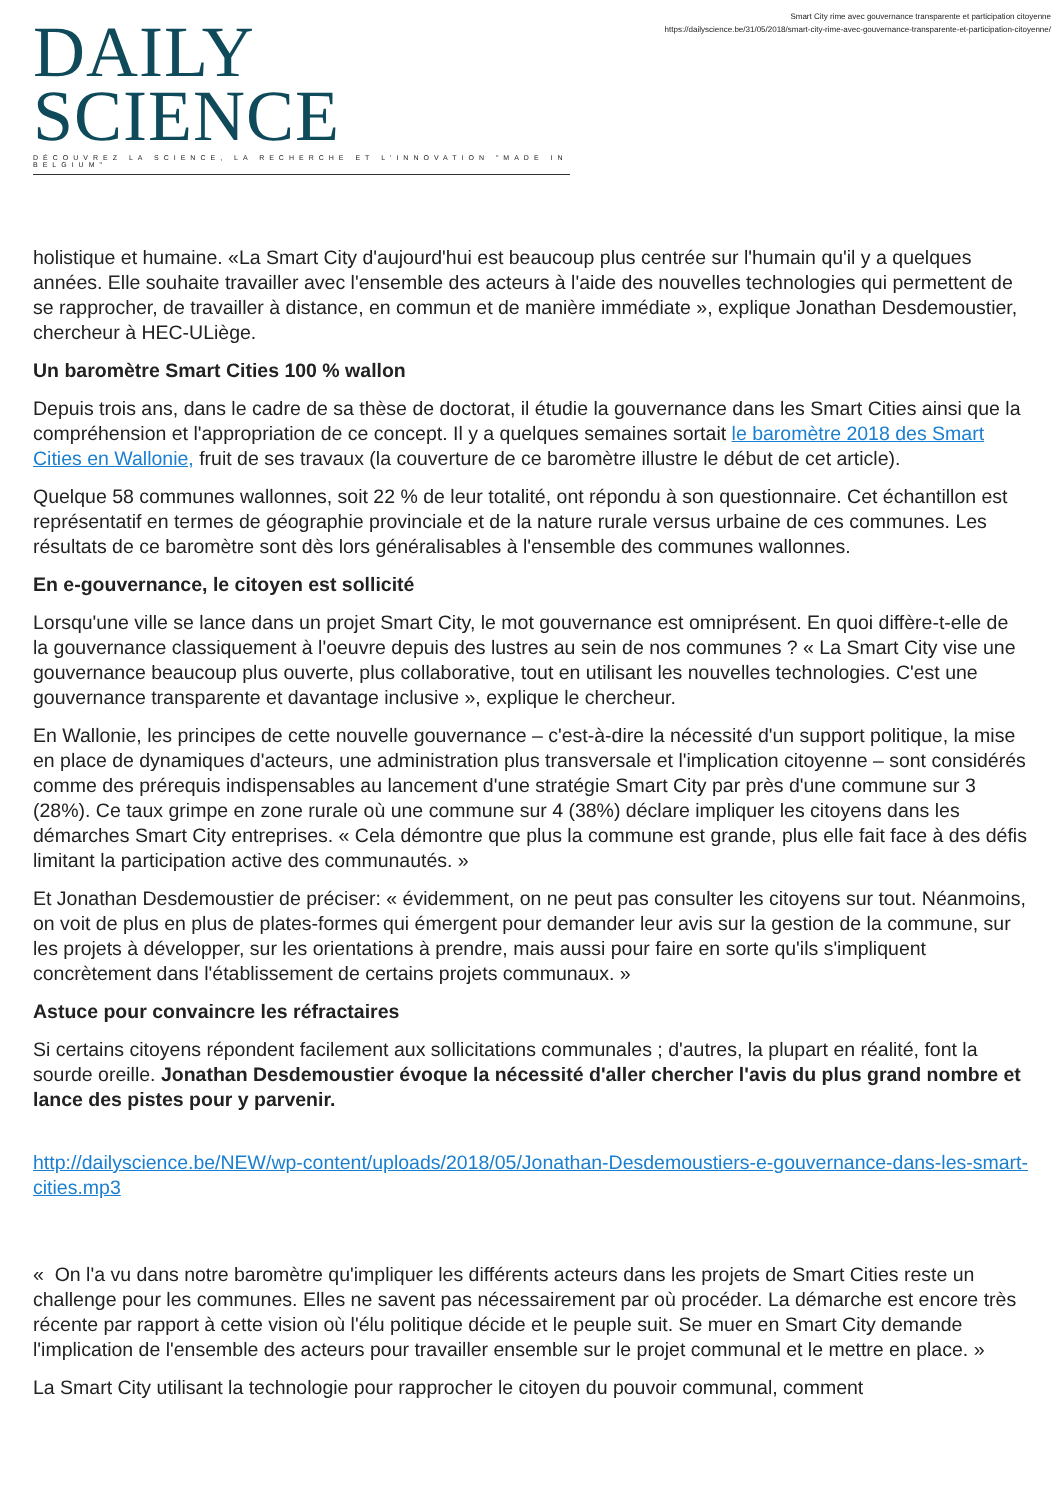DAILY SCIENCE
DÉCOUVREZ LA SCIENCE, LA RECHERCHE ET L'INNOVATION "MADE IN BELGIUM"
Smart City rime avec gouvernance transparente et participation citoyenne
https://dailyscience.be/31/05/2018/smart-city-rime-avec-gouvernance-transparente-et-participation-citoyenne/
holistique et humaine. «La Smart City d'aujourd'hui est beaucoup plus centrée sur l'humain qu'il y a quelques années. Elle souhaite travailler avec l'ensemble des acteurs à l'aide des nouvelles technologies qui permettent de se rapprocher, de travailler à distance, en commun et de manière immédiate », explique Jonathan Desdemoustier, chercheur à HEC-ULiège.
Un baromètre Smart Cities 100 % wallon
Depuis trois ans, dans le cadre de sa thèse de doctorat, il étudie la gouvernance dans les Smart Cities ainsi que la compréhension et l'appropriation de ce concept. Il y a quelques semaines sortait le baromètre 2018 des Smart Cities en Wallonie, fruit de ses travaux (la couverture de ce baromètre illustre le début de cet article).
Quelque 58 communes wallonnes, soit 22 % de leur totalité, ont répondu à son questionnaire. Cet échantillon est représentatif en termes de géographie provinciale et de la nature rurale versus urbaine de ces communes. Les résultats de ce baromètre sont dès lors généralisables à l'ensemble des communes wallonnes.
En e-gouvernance, le citoyen est sollicité
Lorsqu'une ville se lance dans un projet Smart City, le mot gouvernance est omniprésent. En quoi diffère-t-elle de la gouvernance classiquement à l'oeuvre depuis des lustres au sein de nos communes ? « La Smart City vise une gouvernance beaucoup plus ouverte, plus collaborative, tout en utilisant les nouvelles technologies. C'est une gouvernance transparente et davantage inclusive », explique le chercheur.
En Wallonie, les principes de cette nouvelle gouvernance – c'est-à-dire la nécessité d'un support politique, la mise en place de dynamiques d'acteurs, une administration plus transversale et l'implication citoyenne – sont considérés comme des prérequis indispensables au lancement d'une stratégie Smart City par près d'une commune sur 3 (28%). Ce taux grimpe en zone rurale où une commune sur 4 (38%) déclare impliquer les citoyens dans les démarches Smart City entreprises. « Cela démontre que plus la commune est grande, plus elle fait face à des défis limitant la participation active des communautés. »
Et Jonathan Desdemoustier de préciser: « évidemment, on ne peut pas consulter les citoyens sur tout. Néanmoins, on voit de plus en plus de plates-formes qui émergent pour demander leur avis sur la gestion de la commune, sur les projets à développer, sur les orientations à prendre, mais aussi pour faire en sorte qu'ils s'impliquent concrètement dans l'établissement de certains projets communaux. »
Astuce pour convaincre les réfractaires
Si certains citoyens répondent facilement aux sollicitations communales ; d'autres, la plupart en réalité, font la sourde oreille. Jonathan Desdemoustier évoque la nécessité d'aller chercher l'avis du plus grand nombre et lance des pistes pour y parvenir.
http://dailyscience.be/NEW/wp-content/uploads/2018/05/Jonathan-Desdemoustiers-e-gouvernance-dans-les-smart-cities.mp3
« On l'a vu dans notre baromètre qu'impliquer les différents acteurs dans les projets de Smart Cities reste un challenge pour les communes. Elles ne savent pas nécessairement par où procéder. La démarche est encore très récente par rapport à cette vision où l'élu politique décide et le peuple suit. Se muer en Smart City demande l'implication de l'ensemble des acteurs pour travailler ensemble sur le projet communal et le mettre en place. »
La Smart City utilisant la technologie pour rapprocher le citoyen du pouvoir communal, comment